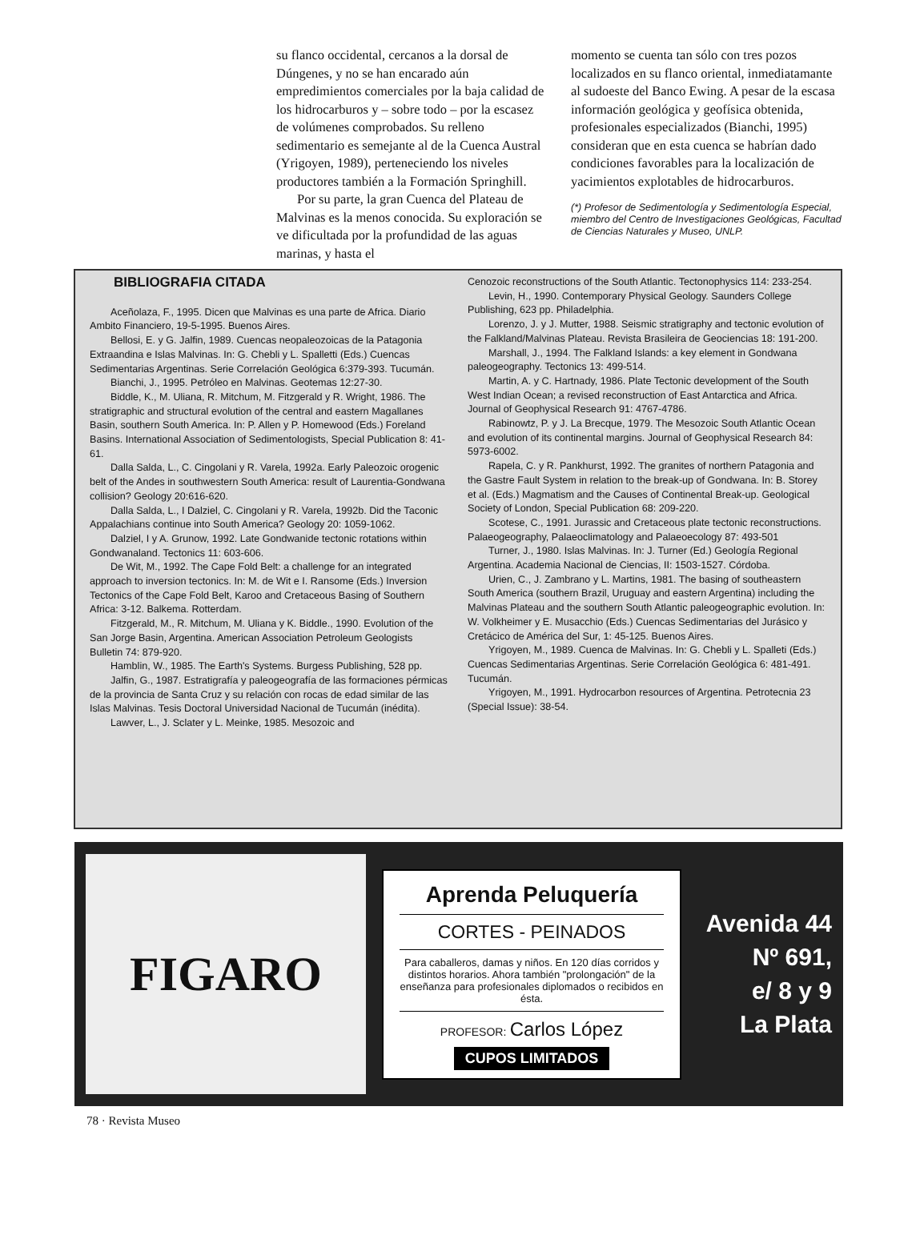su flanco occidental, cercanos a la dorsal de Dúngenes, y no se han encarado aún empredimientos comerciales por la baja calidad de los hidrocarburos y – sobre todo – por la escasez de volúmenes comprobados. Su relleno sedimentario es semejante al de la Cuenca Austral (Yrigoyen, 1989), perteneciendo los niveles productores también a la Formación Springhill.
Por su parte, la gran Cuenca del Plateau de Malvinas es la menos conocida. Su exploración se ve dificultada por la profundidad de las aguas marinas, y hasta el
momento se cuenta tan sólo con tres pozos localizados en su flanco oriental, inmediatamante al sudoeste del Banco Ewing. A pesar de la escasa información geológica y geofísica obtenida, profesionales especializados (Bianchi, 1995) consideran que en esta cuenca se habrían dado condiciones favorables para la localización de yacimientos explotables de hidrocarburos.
(*) Profesor de Sedimentología y Sedimentología Especial, miembro del Centro de Investigaciones Geológicas, Facultad de Ciencias Naturales y Museo, UNLP.
BIBLIOGRAFIA CITADA
Aceñolaza, F., 1995. Dicen que Malvinas es una parte de Africa. Diario Ambito Financiero, 19-5-1995. Buenos Aires.
Bellosi, E. y G. Jalfin, 1989. Cuencas neopaleozoicas de la Patagonia Extraandina e Islas Malvinas. In: G. Chebli y L. Spalletti (Eds.) Cuencas Sedimentarias Argentinas. Serie Correlación Geológica 6:379-393. Tucumán.
Bianchi, J., 1995. Petróleo en Malvinas. Geotemas 12:27-30.
Biddle, K., M. Uliana, R. Mitchum, M. Fitzgerald y R. Wright, 1986. The stratigraphic and structural evolution of the central and eastern Magallanes Basin, southern South America. In: P. Allen y P. Homewood (Eds.) Foreland Basins. International Association of Sedimentologists, Special Publication 8: 41-61.
Dalla Salda, L., C. Cingolani y R. Varela, 1992a. Early Paleozoic orogenic belt of the Andes in southwestern South America: result of Laurentia-Gondwana collision? Geology 20:616-620.
Dalla Salda, L., I Dalziel, C. Cingolani y R. Varela, 1992b. Did the Taconic Appalachians continue into South America? Geology 20: 1059-1062.
Dalziel, I y A. Grunow, 1992. Late Gondwanide tectonic rotations within Gondwanaland. Tectonics 11: 603-606.
De Wit, M., 1992. The Cape Fold Belt: a challenge for an integrated approach to inversion tectonics. In: M. de Wit e I. Ransome (Eds.) Inversion Tectonics of the Cape Fold Belt, Karoo and Cretaceous Basing of Southern Africa: 3-12. Balkema. Rotterdam.
Fitzgerald, M., R. Mitchum, M. Uliana y K. Biddle., 1990. Evolution of the San Jorge Basin, Argentina. American Association Petroleum Geologists Bulletin 74: 879-920.
Hamblin, W., 1985. The Earth's Systems. Burgess Publishing, 528 pp.
Jalfin, G., 1987. Estratigrafía y paleogeografía de las formaciones pérmicas de la provincia de Santa Cruz y su relación con rocas de edad similar de las Islas Malvinas. Tesis Doctoral Universidad Nacional de Tucumán (inédita).
Lawver, L., J. Sclater y L. Meinke, 1985. Mesozoic and
Cenozoic reconstructions of the South Atlantic. Tectonophysics 114: 233-254.
Levin, H., 1990. Contemporary Physical Geology. Saunders College Publishing, 623 pp. Philadelphia.
Lorenzo, J. y J. Mutter, 1988. Seismic stratigraphy and tectonic evolution of the Falkland/Malvinas Plateau. Revista Brasileira de Geociencias 18: 191-200.
Marshall, J., 1994. The Falkland Islands: a key element in Gondwana paleogeography. Tectonics 13: 499-514.
Martin, A. y C. Hartnady, 1986. Plate Tectonic development of the South West Indian Ocean; a revised reconstruction of East Antarctica and Africa. Journal of Geophysical Research 91: 4767-4786.
Rabinowtz, P. y J. La Brecque, 1979. The Mesozoic South Atlantic Ocean and evolution of its continental margins. Journal of Geophysical Research 84: 5973-6002.
Rapela, C. y R. Pankhurst, 1992. The granites of northern Patagonia and the Gastre Fault System in relation to the break-up of Gondwana. In: B. Storey et al. (Eds.) Magmatism and the Causes of Continental Break-up. Geological Society of London, Special Publication 68: 209-220.
Scotese, C., 1991. Jurassic and Cretaceous plate tectonic reconstructions. Palaeogeography, Palaeoclimatology and Palaeoecology 87: 493-501
Turner, J., 1980. Islas Malvinas. In: J. Turner (Ed.) Geología Regional Argentina. Academia Nacional de Ciencias, II: 1503-1527. Córdoba.
Urien, C., J. Zambrano y L. Martins, 1981. The basing of southeastern South America (southern Brazil, Uruguay and eastern Argentina) including the Malvinas Plateau and the southern South Atlantic paleogeographic evolution. In: W. Volkheimer y E. Musacchio (Eds.) Cuencas Sedimentarias del Jurásico y Cretácico de América del Sur, 1: 45-125. Buenos Aires.
Yrigoyen, M., 1989. Cuenca de Malvinas. In: G. Chebli y L. Spalleti (Eds.) Cuencas Sedimentarias Argentinas. Serie Correlación Geológica 6: 481-491. Tucumán.
Yrigoyen, M., 1991. Hydrocarbon resources of Argentina. Petrotecnia 23 (Special Issue): 38-54.
FIGARO
Aprenda Peluquería
CORTES - PEINADOS
Para caballeros, damas y niños. En 120 días corridos y distintos horarios. Ahora también "prolongación" de la enseñanza para profesionales diplomados o recibidos en ésta.
PROFESOR: Carlos López
CUPOS LIMITADOS
Avenida 44
Nº 691,
e/ 8 y 9
La Plata
78 · Revista Museo